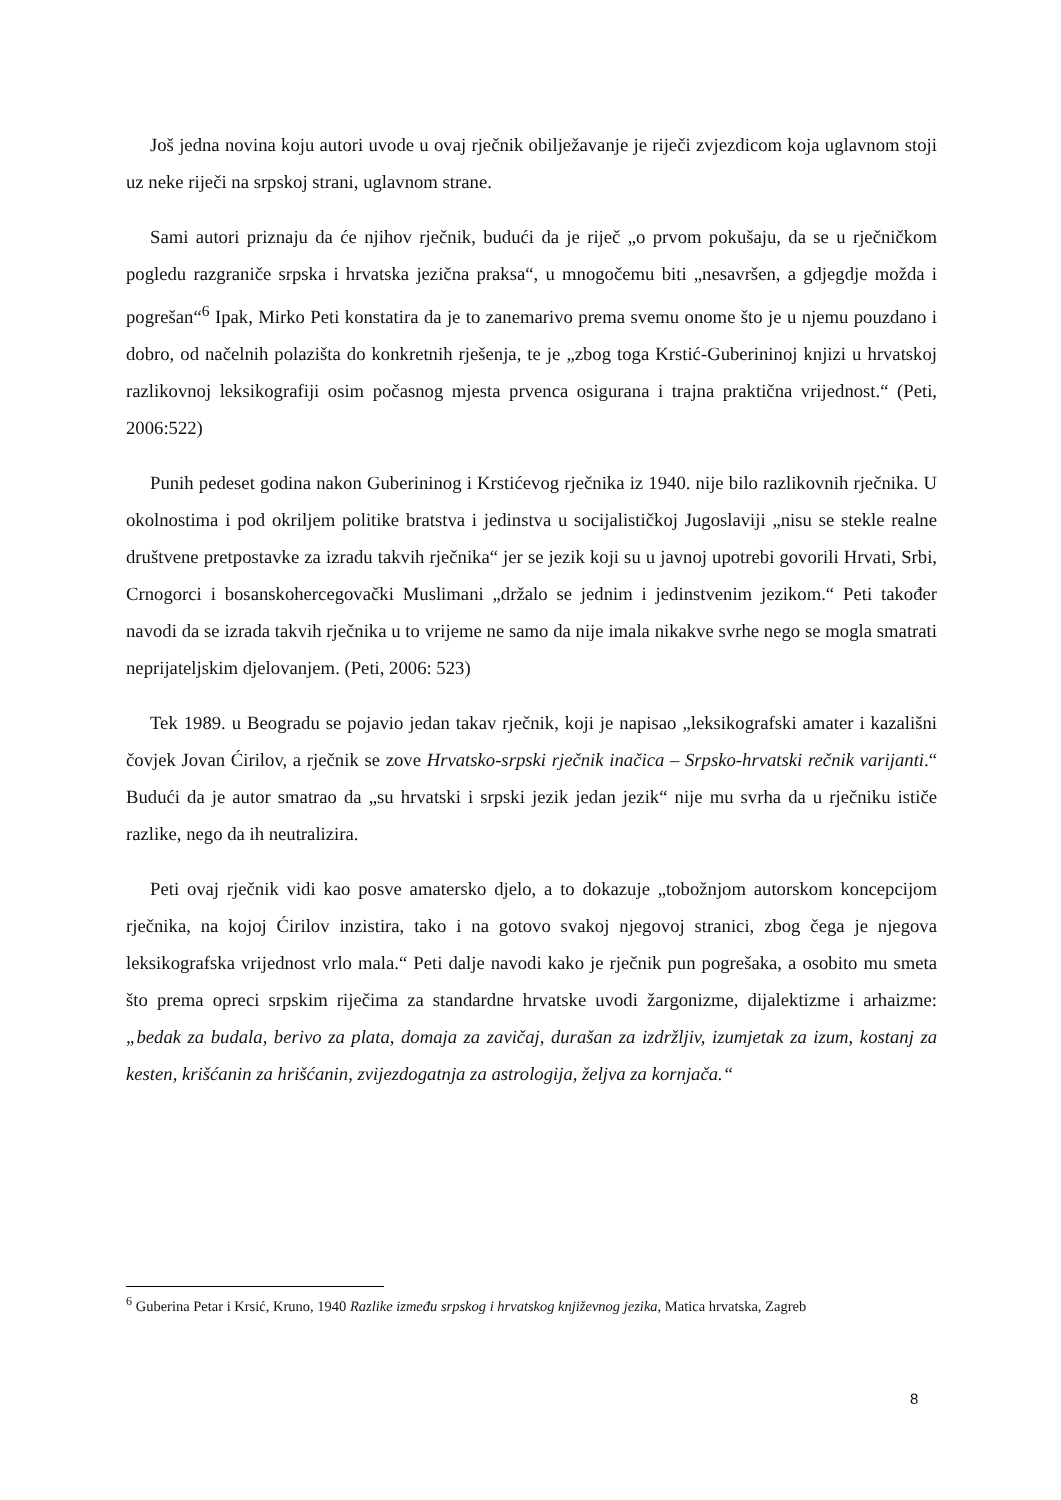Još jedna novina koju autori uvode u ovaj rječnik obilježavanje je riječi zvjezdicom koja uglavnom stoji uz neke riječi na srpskoj strani, uglavnom strane.
Sami autori priznaju da će njihov rječnik, budući da je riječ „o prvom pokušaju, da se u rječničkom pogledu razgraniče srpska i hrvatska jezična praksa“, u mnogočemu biti „nesavršen, a gdjegdje možda i pogrešan“<sup>6</sup> Ipak, Mirko Peti konstatira da je to zanemarivo prema svemu onome što je u njemu pouzdano i dobro, od načelnih polazišta do konkretnih rješenja, te je „zbog toga Krstić-Guberininoj knjizi u hrvatskoj razlikovnoj leksikografiji osim počasnog mjesta prvenca osigurana i trajna praktična vrijednost.“ (Peti, 2006:522)
Punih pedeset godina nakon Guberininog i Krstićevog rječnika iz 1940. nije bilo razlikovnih rječnika. U okolnostima i pod okriljem politike bratstva i jedinstva u socijalističkoj Jugoslaviji „nisu se stekle realne društvene pretpostavke za izradu takvih rječnika“ jer se jezik koji su u javnoj upotrebi govorili Hrvati, Srbi, Crnogorci i bosanskohercegovački Muslimani „držalo se jednim i jedinstvenim jezikom.“ Peti također navodi da se izrada takvih rječnika u to vrijeme ne samo da nije imala nikakve svrhe nego se mogla smatrati neprijateljskim djelovanjem. (Peti, 2006: 523)
Tek 1989. u Beogradu se pojavio jedan takav rječnik, koji je napisao „leksikografski amater i kazališni čovjek Jovan Ćirilov, a rječnik se zove Hrvatsko-srpski rječnik inačica – Srpsko-hrvatski rečnik varijanti.“ Budući da je autor smatrao da „su hrvatski i srpski jezik jedan jezik“ nije mu svrha da u rječniku ističe razlike, nego da ih neutralizira.
Peti ovaj rječnik vidi kao posve amatersko djelo, a to dokazuje „tobožnjom autorskom koncepcijom rječnika, na kojoj Ćirilov inzistira, tako i na gotovo svakoj njegovoj stranici, zbog čega je njegova leksikografska vrijednost vrlo mala.“ Peti dalje navodi kako je rječnik pun pogrešaka, a osobito mu smeta što prema opreci srpskim riječima za standardne hrvatske uvodi žargonizme, dijalektizme i arhaizme: „bedak za budala, berivo za plata, domaja za zavičaj, durašan za izdržljiv, izumjetak za izum, kostanj za kesten, krišćanin za hrišćanin, zvijezdogatnja za astrologija, željva za kornjača.“
<sup>6</sup> Guberina Petar i Krsić, Kruno, 1940 Razlike između srpskog i hrvatskog književnog jezika, Matica hrvatska, Zagreb
8